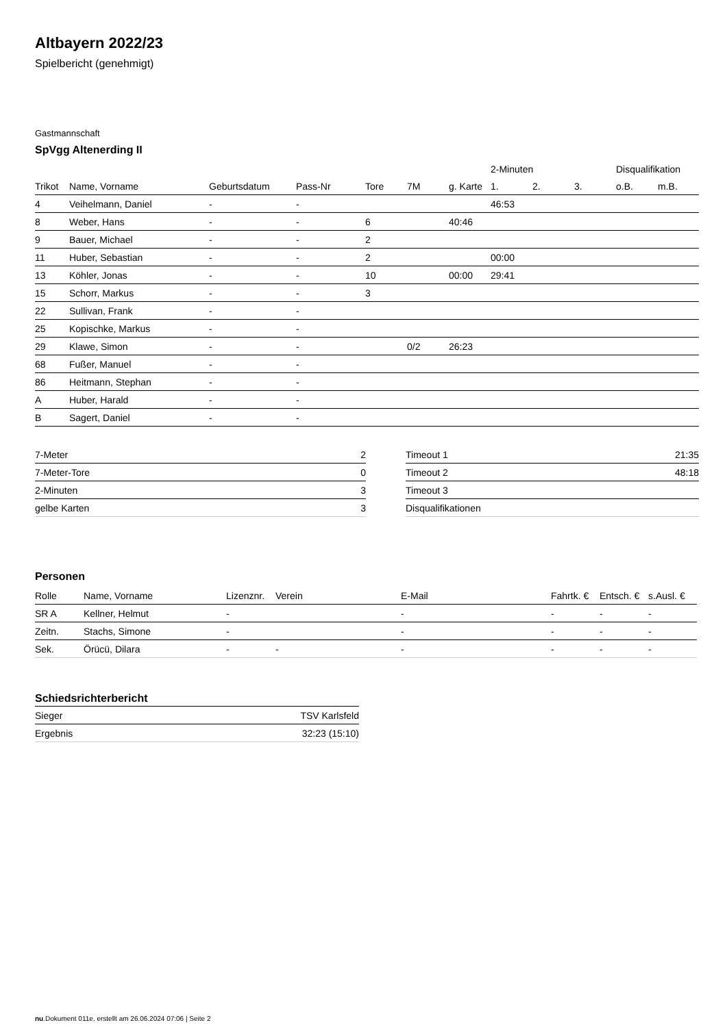Altbayern 2022/23
Spielbericht (genehmigt)
Gastmannschaft
SpVgg Altenerding II
| | | | | | | | 2-Minuten | | | Disqualifikation | |
| --- | --- | --- | --- | --- | --- | --- | --- | --- | --- | --- | --- |
| Trikot | Name, Vorname | Geburtsdatum | Pass-Nr | Tore | 7M | g. Karte | 1. | 2. | 3. | o.B. | m.B. |
| 4 | Veihelmann, Daniel | - | - | | | | 46:53 | | | | |
| 8 | Weber, Hans | - | - | 6 | | 40:46 | | | | | |
| 9 | Bauer, Michael | - | - | 2 | | | | | | | |
| 11 | Huber, Sebastian | - | - | 2 | | | 00:00 | | | | |
| 13 | Köhler, Jonas | - | - | 10 | | 00:00 | 29:41 | | | | |
| 15 | Schorr, Markus | - | - | 3 | | | | | | | |
| 22 | Sullivan, Frank | - | - | | | | | | | | |
| 25 | Kopischke, Markus | - | - | | | | | | | | |
| 29 | Klawe, Simon | - | - | | 0/2 | 26:23 | | | | | |
| 68 | Fußer, Manuel | - | - | | | | | | | | |
| 86 | Heitmann, Stephan | - | - | | | | | | | | |
| A | Huber, Harald | - | - | | | | | | | | |
| B | Sagert, Daniel | - | - | | | | | | | | |
| 7-Meter | 2 |
| 7-Meter-Tore | 0 |
| 2-Minuten | 3 |
| gelbe Karten | 3 |
| Timeout 1 | 21:35 |
| Timeout 2 | 48:18 |
| Timeout 3 | |
| Disqualifikationen | |
Personen
| Rolle | Name, Vorname | Lizenznr. | Verein | E-Mail | Fahrtk. € | Entsch. € | s.Ausl. € |
| --- | --- | --- | --- | --- | --- | --- | --- |
| SR A | Kellner, Helmut | - | | - | - | - | - |
| Zeitn. | Stachs, Simone | - | | - | - | - | - |
| Sek. | Örücü, Dilara | - | - | - | - | - | - |
Schiedsrichterbericht
| Sieger | TSV Karlsfeld |
| Ergebnis | 32:23 (15:10) |
nu.Dokument 011e, erstellt am 26.06.2024 07:06 | Seite 2